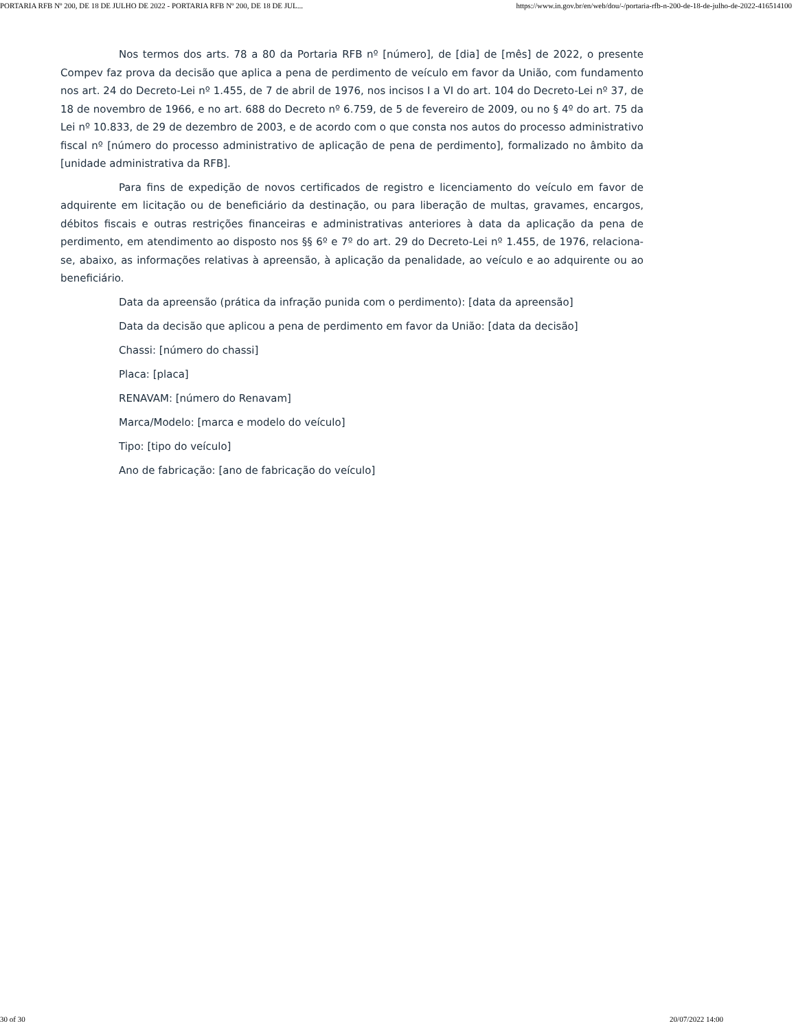PORTARIA RFB Nº 200, DE 18 DE JULHO DE 2022 - PORTARIA RFB Nº 200, DE 18 DE JUL... https://www.in.gov.br/en/web/dou/-/portaria-rfb-n-200-de-18-de-julho-de-2022-416514100
Nos termos dos arts. 78 a 80 da Portaria RFB nº [número], de [dia] de [mês] de 2022, o presente Compev faz prova da decisão que aplica a pena de perdimento de veículo em favor da União, com fundamento nos art. 24 do Decreto-Lei nº 1.455, de 7 de abril de 1976, nos incisos I a VI do art. 104 do Decreto-Lei nº 37, de 18 de novembro de 1966, e no art. 688 do Decreto nº 6.759, de 5 de fevereiro de 2009, ou no § 4º do art. 75 da Lei nº 10.833, de 29 de dezembro de 2003, e de acordo com o que consta nos autos do processo administrativo fiscal nº [número do processo administrativo de aplicação de pena de perdimento], formalizado no âmbito da [unidade administrativa da RFB].
Para fins de expedição de novos certificados de registro e licenciamento do veículo em favor de adquirente em licitação ou de beneficiário da destinação, ou para liberação de multas, gravames, encargos, débitos fiscais e outras restrições financeiras e administrativas anteriores à data da aplicação da pena de perdimento, em atendimento ao disposto nos §§ 6º e 7º do art. 29 do Decreto-Lei nº 1.455, de 1976, relaciona-se, abaixo, as informações relativas à apreensão, à aplicação da penalidade, ao veículo e ao adquirente ou ao beneficiário.
Data da apreensão (prática da infração punida com o perdimento): [data da apreensão]
Data da decisão que aplicou a pena de perdimento em favor da União: [data da decisão]
Chassi: [número do chassi]
Placa: [placa]
RENAVAM: [número do Renavam]
Marca/Modelo: [marca e modelo do veículo]
Tipo: [tipo do veículo]
Ano de fabricação: [ano de fabricação do veículo]
30 of 30 20/07/2022 14:00